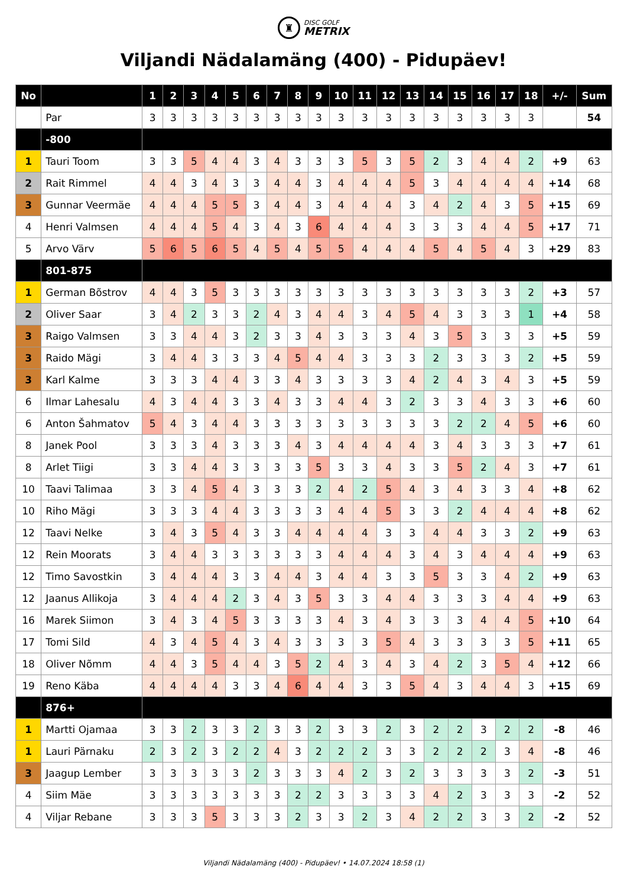♜
DISC GOLF
METRIX
Viljandi Nädalamäng (400) - Pidupäev!
| No | | 1 | 2 | 3 | 4 | 5 | 6 | 7 | 8 | 9 | 10 | 11 | 12 | 13 | 14 | 15 | 16 | 17 | 18 | +/- | Sum |
| --- | --- | --- | --- | --- | --- | --- | --- | --- | --- | --- | --- | --- | --- | --- | --- | --- | --- | --- | --- | --- | --- |
| | Par | 3 | 3 | 3 | 3 | 3 | 3 | 3 | 3 | 3 | 3 | 3 | 3 | 3 | 3 | 3 | 3 | 3 | 3 | | 54 |
| | -800 | | | | | | | | | | | | | | | | | | | | |
| 1 | Tauri Toom | 3 | 3 | 5 | 4 | 4 | 3 | 4 | 3 | 3 | 3 | 5 | 3 | 5 | 2 | 3 | 4 | 4 | 2 | +9 | 63 |
| 2 | Rait Rimmel | 4 | 4 | 3 | 4 | 3 | 3 | 4 | 4 | 3 | 4 | 4 | 4 | 5 | 3 | 4 | 4 | 4 | 4 | +14 | 68 |
| 3 | Gunnar Veermäe | 4 | 4 | 4 | 5 | 5 | 3 | 4 | 4 | 3 | 4 | 4 | 4 | 3 | 4 | 2 | 4 | 3 | 5 | +15 | 69 |
| 4 | Henri Valmsen | 4 | 4 | 4 | 5 | 4 | 3 | 4 | 3 | 6 | 4 | 4 | 4 | 3 | 3 | 3 | 4 | 4 | 5 | +17 | 71 |
| 5 | Arvo Värv | 5 | 6 | 5 | 6 | 5 | 4 | 5 | 4 | 5 | 5 | 4 | 4 | 4 | 5 | 4 | 5 | 4 | 3 | +29 | 83 |
| | 801-875 | | | | | | | | | | | | | | | | | | | | |
| 1 | German Bõstrov | 4 | 4 | 3 | 5 | 3 | 3 | 3 | 3 | 3 | 3 | 3 | 3 | 3 | 3 | 3 | 3 | 3 | 2 | +3 | 57 |
| 2 | Oliver Saar | 3 | 4 | 2 | 3 | 3 | 2 | 4 | 3 | 4 | 4 | 3 | 4 | 5 | 4 | 3 | 3 | 3 | 1 | +4 | 58 |
| 3 | Raigo Valmsen | 3 | 3 | 4 | 4 | 3 | 2 | 3 | 3 | 4 | 3 | 3 | 3 | 4 | 3 | 5 | 3 | 3 | 3 | +5 | 59 |
| 3 | Raido Mägi | 3 | 4 | 4 | 3 | 3 | 3 | 4 | 5 | 4 | 4 | 3 | 3 | 3 | 2 | 3 | 3 | 3 | 2 | +5 | 59 |
| 3 | Karl Kalme | 3 | 3 | 3 | 4 | 4 | 3 | 3 | 4 | 3 | 3 | 3 | 3 | 4 | 2 | 4 | 3 | 4 | 3 | +5 | 59 |
| 6 | Ilmar Lahesalu | 4 | 3 | 4 | 4 | 3 | 3 | 4 | 3 | 3 | 4 | 4 | 3 | 2 | 3 | 3 | 4 | 3 | 3 | +6 | 60 |
| 6 | Anton Šahmatov | 5 | 4 | 3 | 4 | 4 | 3 | 3 | 3 | 3 | 3 | 3 | 3 | 3 | 3 | 2 | 2 | 4 | 5 | +6 | 60 |
| 8 | Janek Pool | 3 | 3 | 3 | 4 | 3 | 3 | 3 | 4 | 3 | 4 | 4 | 4 | 4 | 3 | 4 | 3 | 3 | 3 | +7 | 61 |
| 8 | Arlet Tiigi | 3 | 3 | 4 | 4 | 3 | 3 | 3 | 3 | 5 | 3 | 3 | 4 | 3 | 3 | 5 | 2 | 4 | 3 | +7 | 61 |
| 10 | Taavi Talimaa | 3 | 3 | 4 | 5 | 4 | 3 | 3 | 3 | 2 | 4 | 2 | 5 | 4 | 3 | 4 | 3 | 3 | 4 | +8 | 62 |
| 10 | Riho Mägi | 3 | 3 | 3 | 4 | 4 | 3 | 3 | 3 | 3 | 4 | 4 | 5 | 3 | 3 | 2 | 4 | 4 | 4 | +8 | 62 |
| 12 | Taavi Nelke | 3 | 4 | 3 | 5 | 4 | 3 | 3 | 4 | 4 | 4 | 4 | 3 | 3 | 4 | 4 | 3 | 3 | 2 | +9 | 63 |
| 12 | Rein Moorats | 3 | 4 | 4 | 3 | 3 | 3 | 3 | 3 | 3 | 4 | 4 | 4 | 3 | 4 | 3 | 4 | 4 | 4 | +9 | 63 |
| 12 | Timo Savostkin | 3 | 4 | 4 | 4 | 3 | 3 | 4 | 4 | 3 | 4 | 4 | 3 | 3 | 5 | 3 | 3 | 4 | 2 | +9 | 63 |
| 12 | Jaanus Allikoja | 3 | 4 | 4 | 4 | 2 | 3 | 4 | 3 | 5 | 3 | 3 | 4 | 4 | 3 | 3 | 3 | 4 | 4 | +9 | 63 |
| 16 | Marek Siimon | 3 | 4 | 3 | 4 | 5 | 3 | 3 | 3 | 3 | 4 | 3 | 4 | 3 | 3 | 3 | 4 | 4 | 5 | +10 | 64 |
| 17 | Tomi Sild | 4 | 3 | 4 | 5 | 4 | 3 | 4 | 3 | 3 | 3 | 3 | 5 | 4 | 3 | 3 | 3 | 3 | 5 | +11 | 65 |
| 18 | Oliver Nõmm | 4 | 4 | 3 | 5 | 4 | 4 | 3 | 5 | 2 | 4 | 3 | 4 | 3 | 4 | 2 | 3 | 5 | 4 | +12 | 66 |
| 19 | Reno Käba | 4 | 4 | 4 | 4 | 3 | 3 | 4 | 6 | 4 | 4 | 3 | 3 | 5 | 4 | 3 | 4 | 4 | 3 | +15 | 69 |
| | 876+ | | | | | | | | | | | | | | | | | | | | |
| 1 | Martti Ojamaa | 3 | 3 | 2 | 3 | 3 | 2 | 3 | 3 | 2 | 3 | 3 | 2 | 3 | 2 | 2 | 3 | 2 | 2 | -8 | 46 |
| 1 | Lauri Pärnaku | 2 | 3 | 2 | 3 | 2 | 2 | 4 | 3 | 2 | 2 | 2 | 3 | 3 | 2 | 2 | 2 | 3 | 4 | -8 | 46 |
| 3 | Jaagup Lember | 3 | 3 | 3 | 3 | 3 | 2 | 3 | 3 | 3 | 4 | 2 | 3 | 2 | 3 | 3 | 3 | 3 | 2 | -3 | 51 |
| 4 | Siim Mäe | 3 | 3 | 3 | 3 | 3 | 3 | 3 | 2 | 2 | 3 | 3 | 3 | 3 | 4 | 2 | 3 | 3 | 3 | -2 | 52 |
| 4 | Viljar Rebane | 3 | 3 | 3 | 5 | 3 | 3 | 3 | 2 | 3 | 3 | 2 | 3 | 4 | 2 | 2 | 3 | 3 | 2 | -2 | 52 |
Viljandi Nädalamäng (400) - Pidupäev! • 14.07.2024 18:58 (1)